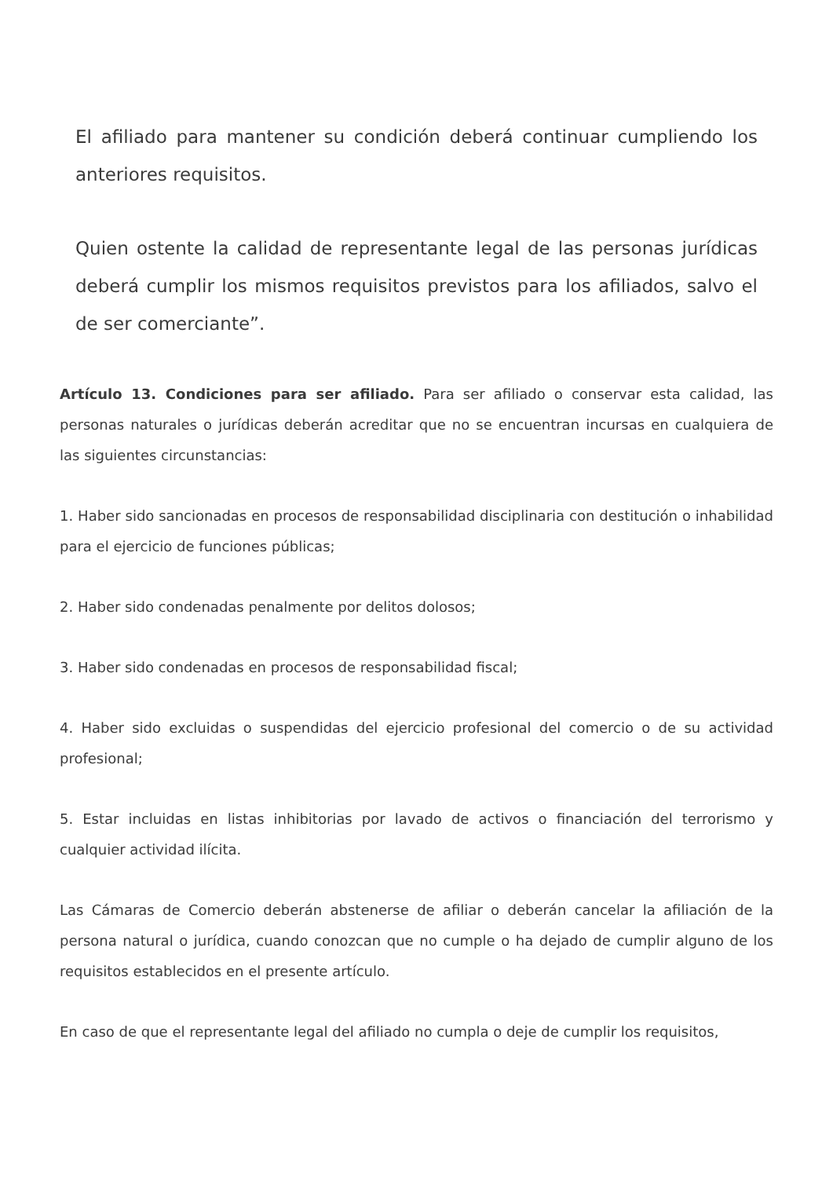El afiliado para mantener su condición deberá continuar cumpliendo los anteriores requisitos.
Quien ostente la calidad de representante legal de las personas jurídicas deberá cumplir los mismos requisitos previstos para los afiliados, salvo el de ser comerciante”.
Artículo 13. Condiciones para ser afiliado. Para ser afiliado o conservar esta calidad, las personas naturales o jurídicas deberán acreditar que no se encuentran incursas en cualquiera de las siguientes circunstancias:
1. Haber sido sancionadas en procesos de responsabilidad disciplinaria con destitución o inhabilidad para el ejercicio de funciones públicas;
2. Haber sido condenadas penalmente por delitos dolosos;
3. Haber sido condenadas en procesos de responsabilidad fiscal;
4. Haber sido excluidas o suspendidas del ejercicio profesional del comercio o de su actividad profesional;
5. Estar incluidas en listas inhibitorias por lavado de activos o financiación del terrorismo y cualquier actividad ilícita.
Las Cámaras de Comercio deberán abstenerse de afiliar o deberán cancelar la afiliación de la persona natural o jurídica, cuando conozcan que no cumple o ha dejado de cumplir alguno de los requisitos establecidos en el presente artículo.
En caso de que el representante legal del afiliado no cumpla o deje de cumplir los requisitos,